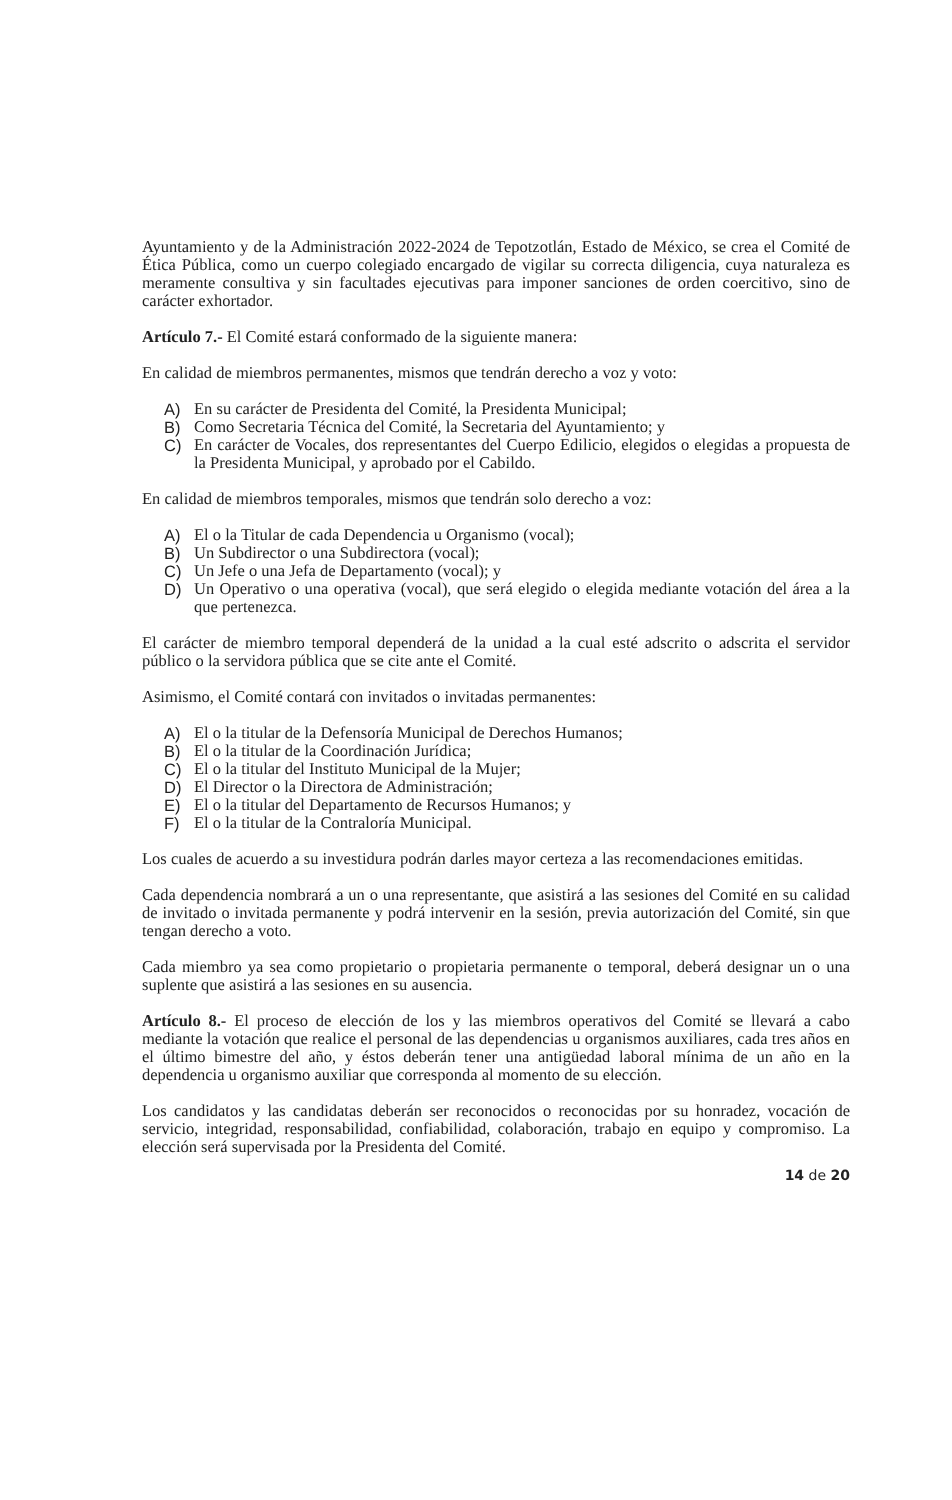Ayuntamiento y de la Administración 2022-2024 de Tepotzotlán, Estado de México, se crea el Comité de Ética Pública, como un cuerpo colegiado encargado de vigilar su correcta diligencia, cuya naturaleza es meramente consultiva y sin facultades ejecutivas para imponer sanciones de orden coercitivo, sino de carácter exhortador.
Artículo 7.- El Comité estará conformado de la siguiente manera:
En calidad de miembros permanentes, mismos que tendrán derecho a voz y voto:
A) En su carácter de Presidenta del Comité, la Presidenta Municipal;
B) Como Secretaria Técnica del Comité, la Secretaria del Ayuntamiento; y
C) En carácter de Vocales, dos representantes del Cuerpo Edilicio, elegidos o elegidas a propuesta de la Presidenta Municipal, y aprobado por el Cabildo.
En calidad de miembros temporales, mismos que tendrán solo derecho a voz:
A) El o la Titular de cada Dependencia u Organismo (vocal);
B) Un Subdirector o una Subdirectora (vocal);
C) Un Jefe o una Jefa de Departamento (vocal); y
D) Un Operativo o una operativa (vocal), que será elegido o elegida mediante votación del área a la que pertenezca.
El carácter de miembro temporal dependerá de la unidad a la cual esté adscrito o adscrita el servidor público o la servidora pública que se cite ante el Comité.
Asimismo, el Comité contará con invitados o invitadas permanentes:
A) El o la titular de la Defensoría Municipal de Derechos Humanos;
B) El o la titular de la Coordinación Jurídica;
C) El o la titular del Instituto Municipal de la Mujer;
D) El Director o la Directora de Administración;
E) El o la titular del Departamento de Recursos Humanos; y
F) El o la titular de la Contraloría Municipal.
Los cuales de acuerdo a su investidura podrán darles mayor certeza a las recomendaciones emitidas.
Cada dependencia nombrará a un o una representante, que asistirá a las sesiones del Comité en su calidad de invitado o invitada permanente y podrá intervenir en la sesión, previa autorización del Comité, sin que tengan derecho a voto.
Cada miembro ya sea como propietario o propietaria permanente o temporal, deberá designar un o una suplente que asistirá a las sesiones en su ausencia.
Artículo 8.- El proceso de elección de los y las miembros operativos del Comité se llevará a cabo mediante la votación que realice el personal de las dependencias u organismos auxiliares, cada tres años en el último bimestre del año, y éstos deberán tener una antigüedad laboral mínima de un año en la dependencia u organismo auxiliar que corresponda al momento de su elección.
Los candidatos y las candidatas deberán ser reconocidos o reconocidas por su honradez, vocación de servicio, integridad, responsabilidad, confiabilidad, colaboración, trabajo en equipo y compromiso. La elección será supervisada por la Presidenta del Comité.
14 de 20